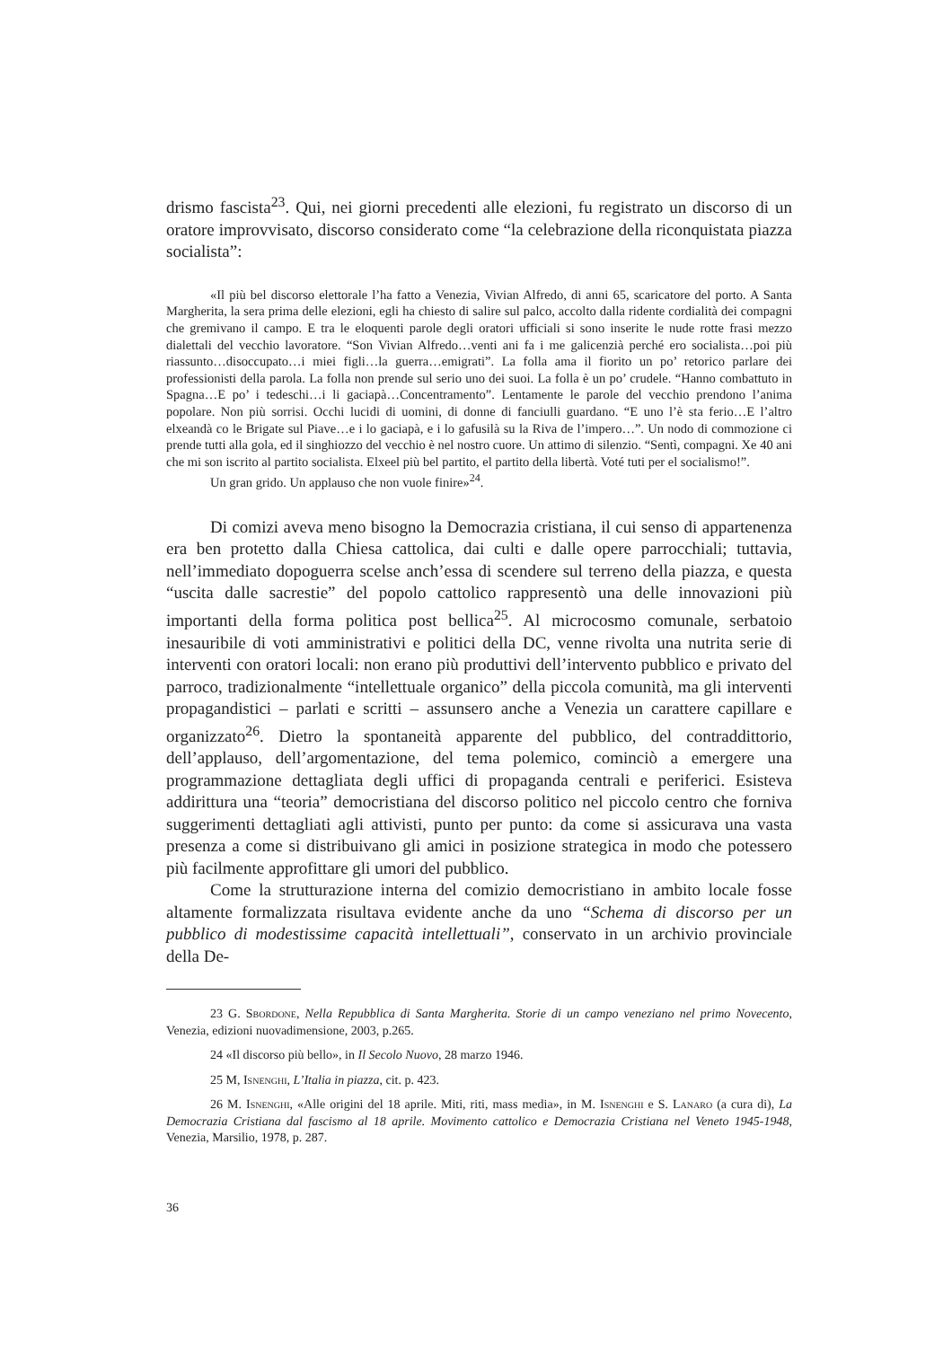drismo fascista<sup>23</sup>. Qui, nei giorni precedenti alle elezioni, fu registrato un discorso di un oratore improvvisato, discorso considerato come “la celebrazione della riconquistata piazza socialista”:
«Il più bel discorso elettorale l’ha fatto a Venezia, Vivian Alfredo, di anni 65, scaricatore del porto. A Santa Margherita, la sera prima delle elezioni, egli ha chiesto di salire sul palco, accolto dalla ridente cordialità dei compagni che gremivano il campo. E tra le eloquenti parole degli oratori ufficiali si sono inserite le nude rotte frasi mezzo dialettali del vecchio lavoratore. “Son Vivian Alfredo…venti ani fa i me galicenzià perché ero socialista…poi più riassunto…disoccupato…i miei figli…la guerra…emigrati”. La folla ama il fiorito un po’ retorico parlare dei professionisti della parola. La folla non prende sul serio uno dei suoi. La folla è un po’ crudele. “Hanno combattuto in Spagna…E po’ i tedeschi…i li gaciapà…Concentramento”. Lentamente le parole del vecchio prendono l’anima popolare. Non più sorrisi. Occhi lucidi di uomini, di donne di fanciulli guardano. “E uno l’è sta ferio…E l’altro elxeandà co le Brigate sul Piave…e i lo gaciapà, e i lo gafusilà su la Riva de l’impero…”. Un nodo di commozione ci prende tutti alla gola, ed il singhiozzo del vecchio è nel nostro cuore. Un attimo di silenzio. “Sentì, compagni. Xe 40 ani che mi son iscrito al partito socialista. Elxeel più bel partito, el partito della libertà. Voté tuti per el socialismo!”.
Un gran grido. Un applauso che non vuole finire»<sup>24</sup>.
Di comizi aveva meno bisogno la Democrazia cristiana, il cui senso di appartenenza era ben protetto dalla Chiesa cattolica, dai culti e dalle opere parrocchiali; tuttavia, nell’immediato dopoguerra scelse anch’essa di scendere sul terreno della piazza, e questa “uscita dalle sacrestie” del popolo cattolico rappresentò una delle innovazioni più importanti della forma politica post bellica<sup>25</sup>. Al microcosmo comunale, serbatoio inesauribile di voti amministrativi e politici della DC, venne rivolta una nutrita serie di interventi con oratori locali: non erano più produttivi dell’intervento pubblico e privato del parroco, tradizionalmente “intellettuale organico” della piccola comunità, ma gli interventi propagandistici – parlati e scritti – assunsero anche a Venezia un carattere capillare e organizzato<sup>26</sup>. Dietro la spontaneità apparente del pubblico, del contraddittorio, dell’applauso, dell’argomentazione, del tema polemico, cominciò a emergere una programmazione dettagliata degli uffici di propaganda centrali e periferici. Esisteva addirittura una “teoria” democristiana del discorso politico nel piccolo centro che forniva suggerimenti dettagliati agli attivisti, punto per punto: da come si assicurava una vasta presenza a come si distribuivano gli amici in posizione strategica in modo che potessero più facilmente approfittare gli umori del pubblico.
Come la strutturazione interna del comizio democristiano in ambito locale fosse altamente formalizzata risultava evidente anche da uno “Schema di discorso per un pubblico di modestissime capacità intellettuali”, conservato in un archivio provinciale della De-
23 G. Sbordone, Nella Repubblica di Santa Margherita. Storie di un campo veneziano nel primo Novecento, Venezia, edizioni nuovadimensione, 2003, p.265.
24 «Il discorso più bello», in Il Secolo Nuovo, 28 marzo 1946.
25 M, Isnenghi, L’Italia in piazza, cit. p. 423.
26 M. Isnenghi, «Alle origini del 18 aprile. Miti, riti, mass media», in M. Isnenghi e S. Lanaro (a cura di), La Democrazia Cristiana dal fascismo al 18 aprile. Movimento cattolico e Democrazia Cristiana nel Veneto 1945-1948, Venezia, Marsilio, 1978, p. 287.
36